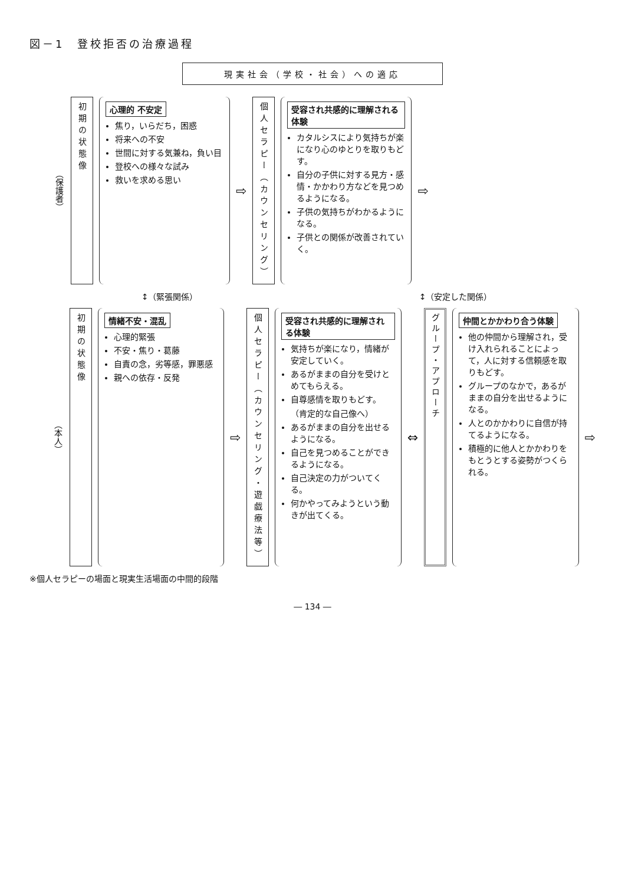図－1　登校拒否の治療過程
現実社会（学校・社会）への適応
（保護者）
初期の状態像
心理的 不安定
焦り，いらだち，困惑
将来への不安
世間に対する気兼ね，負い目
登校への様々な試み
救いを求める思い
⇨
個人セラピー（カウンセリング）
受容され共感的に理解される体験
カタルシスにより気持ちが楽になり心のゆとりを取りもどす。
自分の子供に対する見方・感情・かかわり方などを見つめるようになる。
子供の気持ちがわかるようになる。
子供との関係が改善されていく。
⇨
↕（緊張関係） ↕（安定した関係）
（本人）
初期の状態像
情緒不安・混乱
心理的緊張
不安・焦り・葛藤
自責の念，劣等感，罪悪感
親への依存・反発
⇨
個人セラピー（カウンセリング・遊戯療法等）
受容され共感的に理解される体験
気持ちが楽になり，情緒が安定していく。
あるがままの自分を受けとめてもらえる。
自尊感情を取りもどす。
（肯定的な自己像へ）
あるがままの自分を出せるようになる。
自己を見つめることができるようになる。
自己決定の力がついてくる。
何かやってみようという動きが出てくる。
⇔
グループ・アプローチ
仲間とかかわり合う体験
他の仲間から理解され，受け入れられることによって，人に対する信頼感を取りもどす。
グループのなかで，あるがままの自分を出せるようになる。
人とのかかわりに自信が持てるようになる。
積極的に他人とかかわりをもとうとする姿勢がつくられる。
⇨
※個人セラピーの場面と現実生活場面の中間的段階
― 134 ―